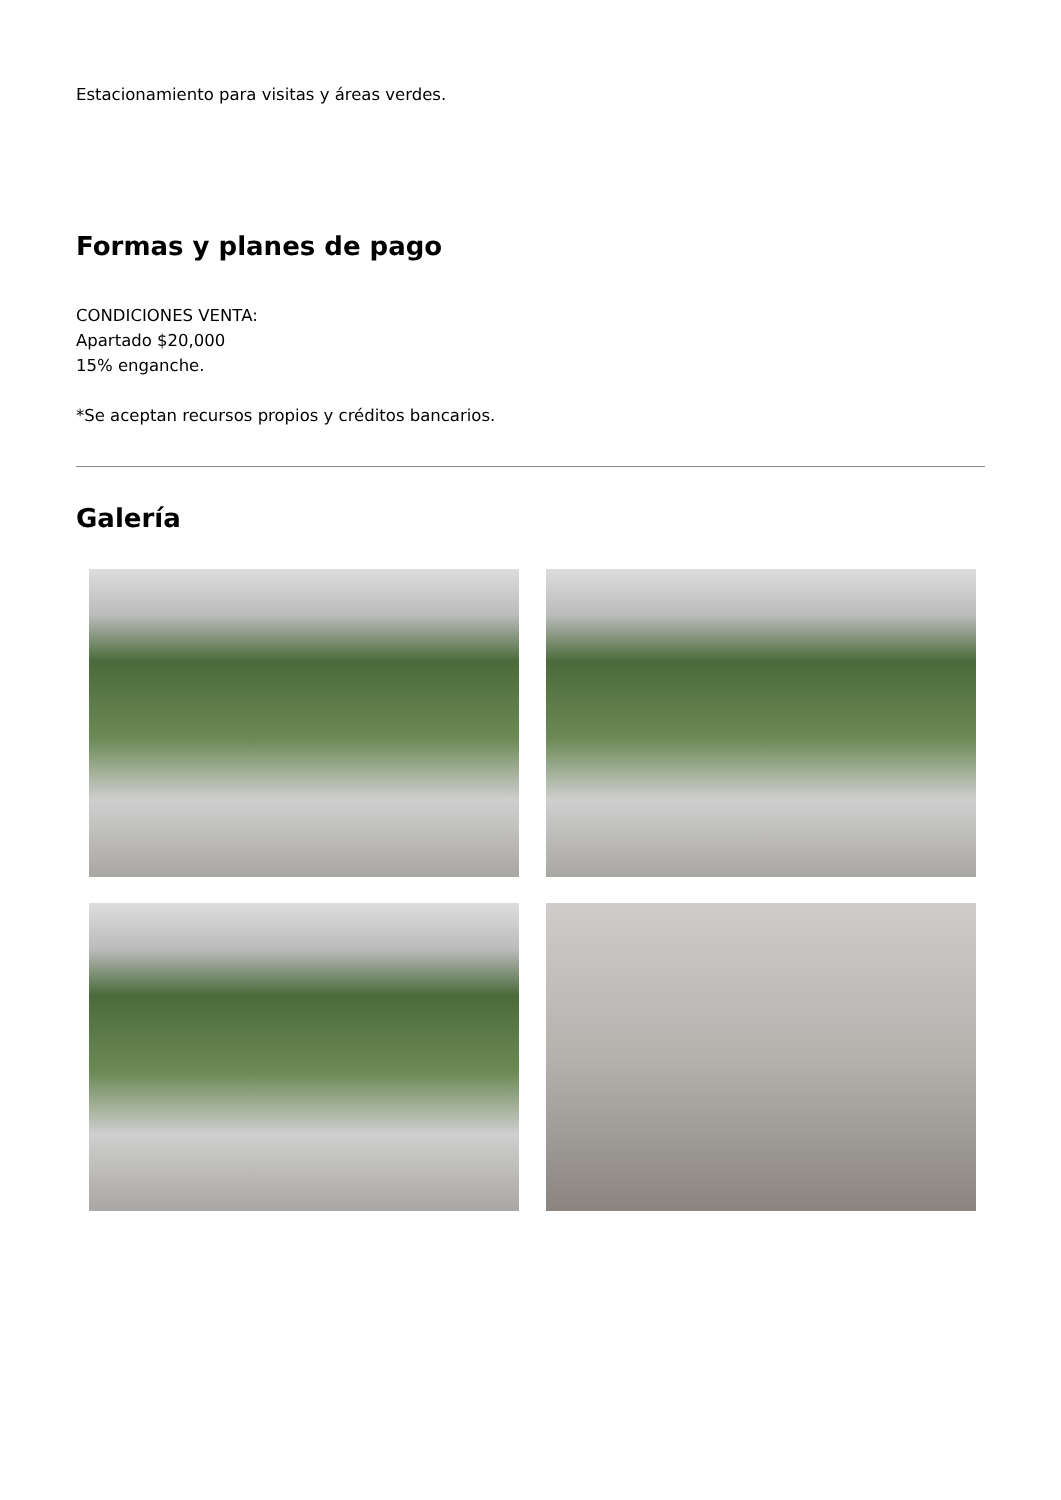Estacionamiento para visitas y áreas verdes.
Formas y planes de pago
CONDICIONES VENTA:
Apartado $20,000
15% enganche.
*Se aceptan recursos propios y créditos bancarios.
Galería